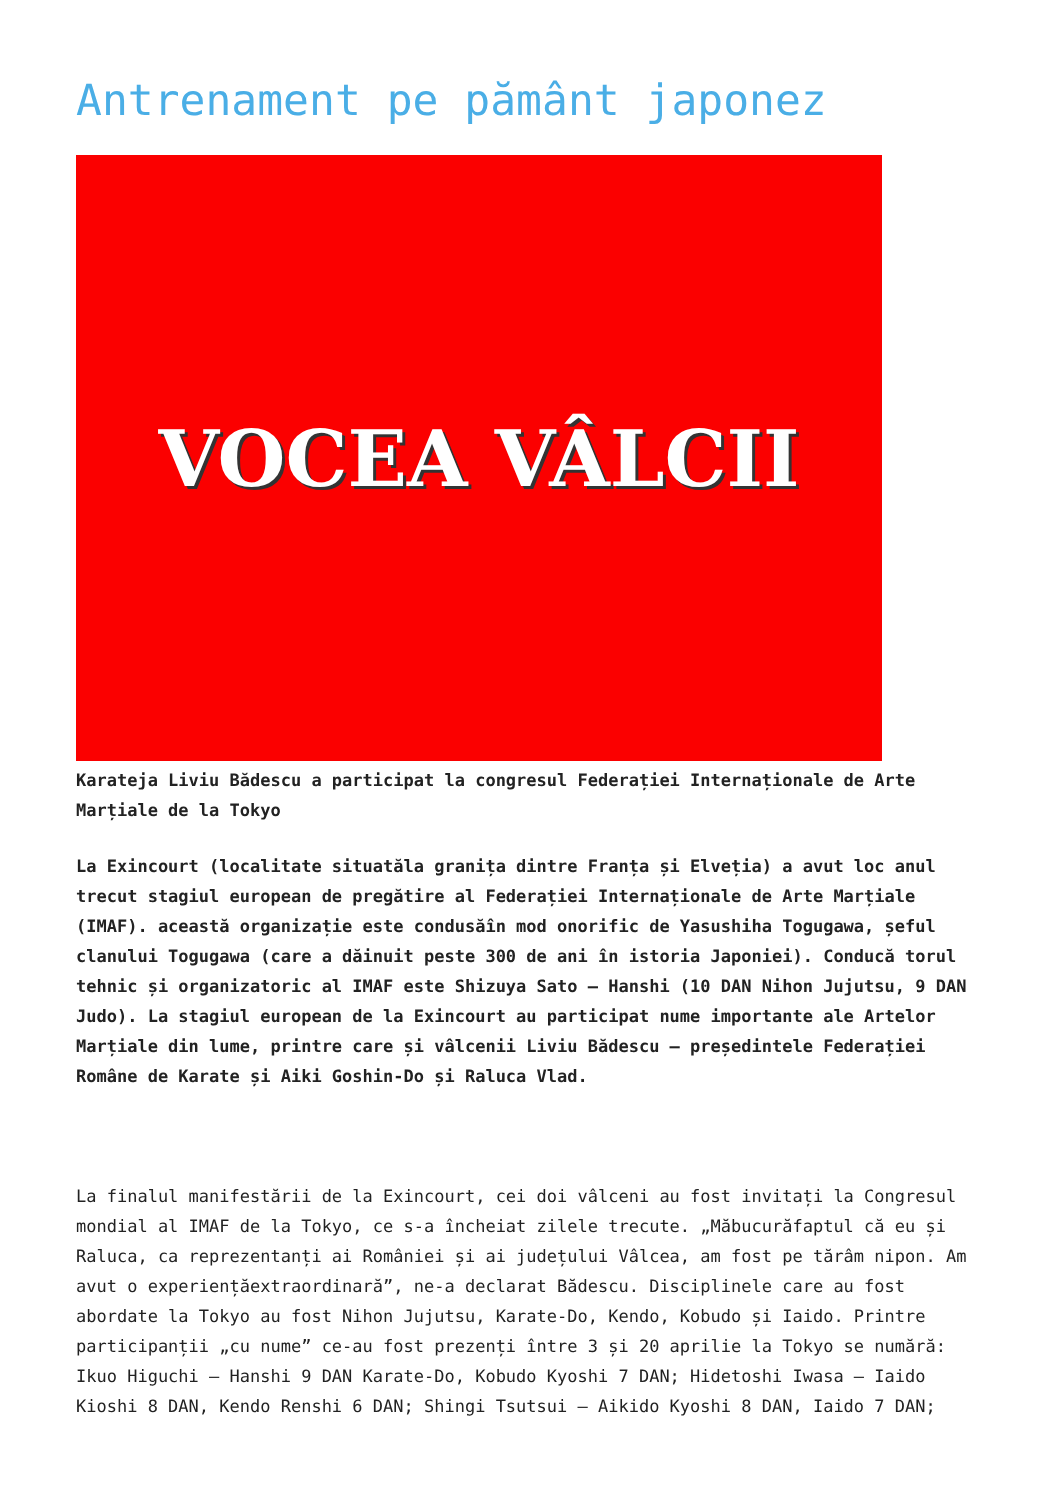Antrenament pe pământ japonez
VOCEA VÂLCII
Karateja Liviu Bădescu a participat la congresul Federației Internaționale de Arte Marțiale de la Tokyo
La Exincourt (localitate situatăla granița dintre Franța și Elveția) a avut loc anul trecut stagiul european de pregătire al Federației Internaționale de Arte Marțiale (IMAF). această organizație este condusăîn mod onorific de Yasushiha Togugawa, șeful clanului Togugawa (care a dăinuit peste 300 de ani în istoria Japoniei). Conducă torul tehnic și organizatoric al IMAF este Shizuya Sato – Hanshi (10 DAN Nihon Jujutsu, 9 DAN Judo). La stagiul european de la Exincourt au participat nume importante ale Artelor Marțiale din lume, printre care și vâlcenii Liviu Bădescu – președintele Federației Române de Karate și Aiki Goshin-Do și Raluca Vlad.
La finalul manifestării de la Exincourt, cei doi vâlceni au fost invitați la Congresul mondial al IMAF de la Tokyo, ce s-a încheiat zilele trecute. „Măbucurăfaptul că eu și Raluca, ca reprezentanți ai României și ai județului Vâlcea, am fost pe tărâm nipon. Am avut o experiențăextraordinară”, ne-a declarat Bădescu. Disciplinele care au fost abordate la Tokyo au fost Nihon Jujutsu, Karate-Do, Kendo, Kobudo și Iaido. Printre participanții „cu nume” ce-au fost prezenți între 3 și 20 aprilie la Tokyo se numără: Ikuo Higuchi – Hanshi 9 DAN Karate-Do, Kobudo Kyoshi 7 DAN; Hidetoshi Iwasa – Iaido Kioshi 8 DAN, Kendo Renshi 6 DAN; Shingi Tsutsui – Aikido Kyoshi 8 DAN, Iaido 7 DAN;